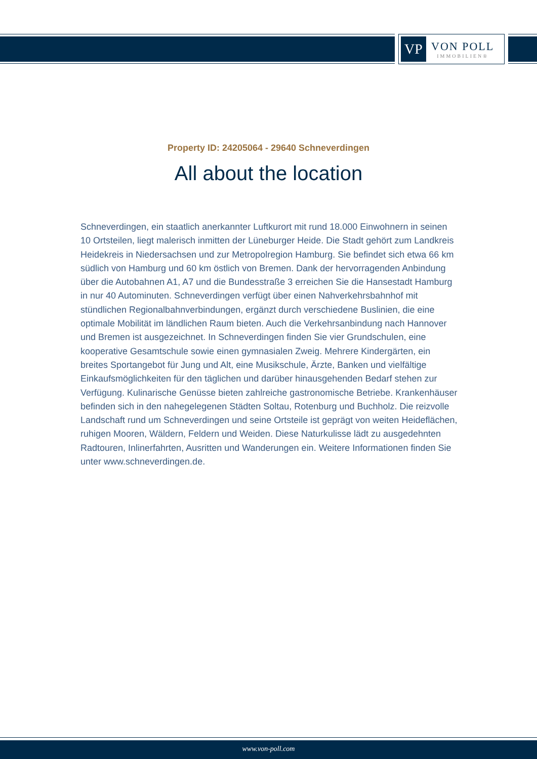VP
VON POLL
IMMOBILIEN®
Property ID: 24205064 - 29640 Schneverdingen
All about the location
Schneverdingen, ein staatlich anerkannter Luftkurort mit rund 18.000 Einwohnern in seinen 10 Ortsteilen, liegt malerisch inmitten der Lüneburger Heide. Die Stadt gehört zum Landkreis Heidekreis in Niedersachsen und zur Metropolregion Hamburg. Sie befindet sich etwa 66 km südlich von Hamburg und 60 km östlich von Bremen. Dank der hervorragenden Anbindung über die Autobahnen A1, A7 und die Bundesstraße 3 erreichen Sie die Hansestadt Hamburg in nur 40 Autominuten. Schneverdingen verfügt über einen Nahverkehrsbahnhof mit stündlichen Regionalbahnverbindungen, ergänzt durch verschiedene Buslinien, die eine optimale Mobilität im ländlichen Raum bieten. Auch die Verkehrsanbindung nach Hannover und Bremen ist ausgezeichnet. In Schneverdingen finden Sie vier Grundschulen, eine kooperative Gesamtschule sowie einen gymnasialen Zweig. Mehrere Kindergärten, ein breites Sportangebot für Jung und Alt, eine Musikschule, Ärzte, Banken und vielfältige Einkaufsmöglichkeiten für den täglichen und darüber hinausgehenden Bedarf stehen zur Verfügung. Kulinarische Genüsse bieten zahlreiche gastronomische Betriebe. Krankenhäuser befinden sich in den nahegelegenen Städten Soltau, Rotenburg und Buchholz. Die reizvolle Landschaft rund um Schneverdingen und seine Ortsteile ist geprägt von weiten Heideflächen, ruhigen Mooren, Wäldern, Feldern und Weiden. Diese Naturkulisse lädt zu ausgedehnten Radtouren, Inlinerfahrten, Ausritten und Wanderungen ein. Weitere Informationen finden Sie unter www.schneverdingen.de.
www.von-poll.com